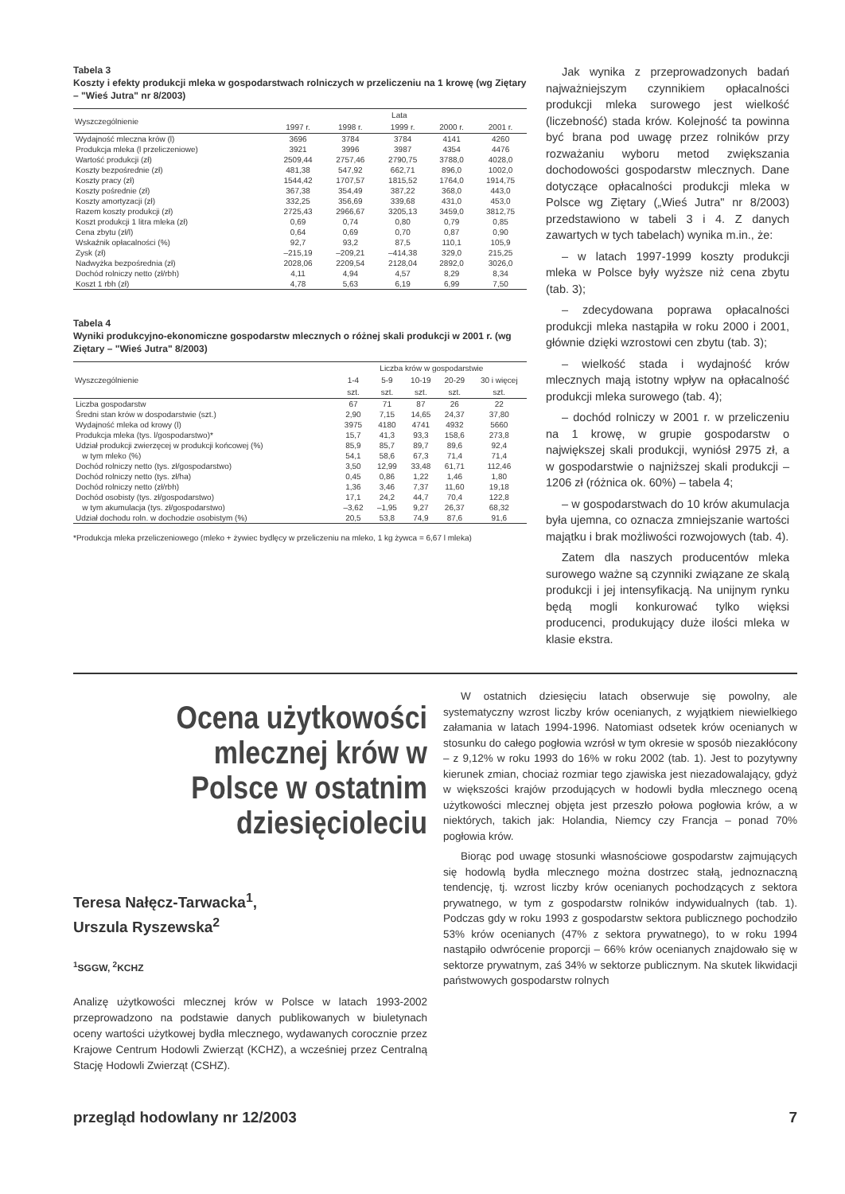Tabela 3
Koszty i efekty produkcji mleka w gospodarstwach rolniczych w przeliczeniu na 1 krowę (wg Ziętary – "Wieś Jutra" nr 8/2003)
| Wyszczególnienie | Lata | | | | |
| --- | --- | --- | --- | --- | --- |
| | 1997 r. | 1998 r. | 1999 r. | 2000 r. | 2001 r. |
| Wydajność mleczna krów (l) | 3696 | 3784 | 3784 | 4141 | 4260 |
| Produkcja mleka (l przeliczeniowe) | 3921 | 3996 | 3987 | 4354 | 4476 |
| Wartość produkcji (zł) | 2509,44 | 2757,46 | 2790,75 | 3788,0 | 4028,0 |
| Koszty bezpośrednie (zł) | 481,38 | 547,92 | 662,71 | 896,0 | 1002,0 |
| Koszty pracy (zł) | 1544,42 | 1707,57 | 1815,52 | 1764,0 | 1914,75 |
| Koszty pośrednie (zł) | 367,38 | 354,49 | 387,22 | 368,0 | 443,0 |
| Koszty amortyzacji (zł) | 332,25 | 356,69 | 339,68 | 431,0 | 453,0 |
| Razem koszty produkcji (zł) | 2725,43 | 2966,67 | 3205,13 | 3459,0 | 3812,75 |
| Koszt produkcji 1 litra mleka (zł) | 0,69 | 0,74 | 0,80 | 0,79 | 0,85 |
| Cena zbytu (zł/l) | 0,64 | 0,69 | 0,70 | 0,87 | 0,90 |
| Wskaźnik opłacalności (%) | 92,7 | 93,2 | 87,5 | 110,1 | 105,9 |
| Zysk (zł) | –215,19 | –209,21 | –414,38 | 329,0 | 215,25 |
| Nadwyżka bezpośrednia (zł) | 2028,06 | 2209,54 | 2128,04 | 2892,0 | 3026,0 |
| Dochód rolniczy netto (zł/rbh) | 4,11 | 4,94 | 4,57 | 8,29 | 8,34 |
| Koszt 1 rbh (zł) | 4,78 | 5,63 | 6,19 | 6,99 | 7,50 |
Tabela 4
Wyniki produkcyjno-ekonomiczne gospodarstw mlecznych o różnej skali produkcji w 2001 r. (wg Ziętary – "Wieś Jutra" 8/2003)
| Wyszczególnienie | Liczba krów w gospodarstwie | | | | |
| --- | --- | --- | --- | --- | --- |
| | 1-4 | 5-9 | 10-19 | 20-29 | 30 i więcej |
| | szt. | szt. | szt. | szt. | szt. |
| Liczba gospodarstw | 67 | 71 | 87 | 26 | 22 |
| Średni stan krów w dospodarstwie (szt.) | 2,90 | 7,15 | 14,65 | 24,37 | 37,80 |
| Wydajność mleka od krowy (l) | 3975 | 4180 | 4741 | 4932 | 5660 |
| Produkcja mleka (tys. l/gospodarstwo)* | 15,7 | 41,3 | 93,3 | 158,6 | 273,8 |
| Udział produkcji zwierzęcej w produkcji końcowej (%) | 85,9 | 85,7 | 89,7 | 89,6 | 92,4 |
| w tym mleko (%) | 54,1 | 58,6 | 67,3 | 71,4 | 71,4 |
| Dochód rolniczy netto (tys. zł/gospodarstwo) | 3,50 | 12,99 | 33,48 | 61,71 | 112,46 |
| Dochód rolniczy netto (tys. zł/ha) | 0,45 | 0,86 | 1,22 | 1,46 | 1,80 |
| Dochód rolniczy netto (zł/rbh) | 1,36 | 3,46 | 7,37 | 11,60 | 19,18 |
| Dochód osobisty (tys. zł/gospodarstwo) | 17,1 | 24,2 | 44,7 | 70,4 | 122,8 |
| w tym akumulacja (tys. zł/gospodarstwo) | –3,62 | –1,95 | 9,27 | 26,37 | 68,32 |
| Udział dochodu roln. w dochodzie osobistym (%) | 20,5 | 53,8 | 74,9 | 87,6 | 91,6 |
*Produkcja mleka przeliczeniowego (mleko + żywiec bydlęcy w przeliczeniu na mleko, 1 kg żywca = 6,67 l mleka)
Jak wynika z przeprowadzonych badań najważniejszym czynnikiem opłacalności produkcji mleka surowego jest wielkość (liczebność) stada krów. Kolejność ta powinna być brana pod uwagę przez rolników przy rozważaniu wyboru metod zwiększania dochodowości gospodarstw mlecznych. Dane dotyczące opłacalności produkcji mleka w Polsce wg Ziętary („Wieś Jutra" nr 8/2003) przedstawiono w tabeli 3 i 4. Z danych zawartych w tych tabelach) wynika m.in., że:
– w latach 1997-1999 koszty produkcji mleka w Polsce były wyższe niż cena zbytu (tab. 3);
– zdecydowana poprawa opłacalności produkcji mleka nastąpiła w roku 2000 i 2001, głównie dzięki wzrostowi cen zbytu (tab. 3);
– wielkość stada i wydajność krów mlecznych mają istotny wpływ na opłacalność produkcji mleka surowego (tab. 4);
– dochód rolniczy w 2001 r. w przeliczeniu na 1 krowę, w grupie gospodarstw o największej skali produkcji, wyniósł 2975 zł, a w gospodarstwie o najniższej skali produkcji – 1206 zł (różnica ok. 60%) – tabela 4;
– w gospodarstwach do 10 krów akumulacja była ujemna, co oznacza zmniejszanie wartości majątku i brak możliwości rozwojowych (tab. 4).
Zatem dla naszych producentów mleka surowego ważne są czynniki związane ze skalą produkcji i jej intensyfikacją. Na unijnym rynku będą mogli konkurować tylko więksi producenci, produkujący duże ilości mleka w klasie ekstra.
Ocena użytkowości mlecznej krów w Polsce w ostatnim dziesięcioleciu
Teresa Nałęcz-Tarwacka<sup>1</sup>,
Urszula Ryszewska<sup>2</sup>
<sup>1</sup> SGGW, <sup>2</sup>KCHZ
Analizę użytkowości mlecznej krów w Polsce w latach 1993-2002 przeprowadzono na podstawie danych publikowanych w biuletynach oceny wartości użytkowej bydła mlecznego, wydawanych corocznie przez Krajowe Centrum Hodowli Zwierząt (KCHZ), a wcześniej przez Centralną Stację Hodowli Zwierząt (CSHZ).
W ostatnich dziesięciu latach obserwuje się powolny, ale systematyczny wzrost liczby krów ocenianych, z wyjątkiem niewielkiego załamania w latach 1994-1996. Natomiast odsetek krów ocenianych w stosunku do całego pogłowia wzrósł w tym okresie w sposób niezakłócony – z 9,12% w roku 1993 do 16% w roku 2002 (tab. 1). Jest to pozytywny kierunek zmian, chociaż rozmiar tego zjawiska jest niezadowalający, gdyż w większości krajów przodujących w hodowli bydła mlecznego oceną użytkowości mlecznej objęta jest przeszło połowa pogłowia krów, a w niektórych, takich jak: Holandia, Niemcy czy Francja – ponad 70% pogłowia krów.
Biorąc pod uwagę stosunki własnościowe gospodarstw zajmujących się hodowlą bydła mlecznego można dostrzec stałą, jednoznaczną tendencję, tj. wzrost liczby krów ocenianych pochodzących z sektora prywatnego, w tym z gospodarstw rolników indywidualnych (tab. 1). Podczas gdy w roku 1993 z gospodarstw sektora publicznego pochodziło 53% krów ocenianych (47% z sektora prywatnego), to w roku 1994 nastąpiło odwrócenie proporcji – 66% krów ocenianych znajdowało się w sektorze prywatnym, zaś 34% w sektorze publicznym. Na skutek likwidacji państwowych gospodarstw rolnych
przegląd hodowlany nr 12/2003 7